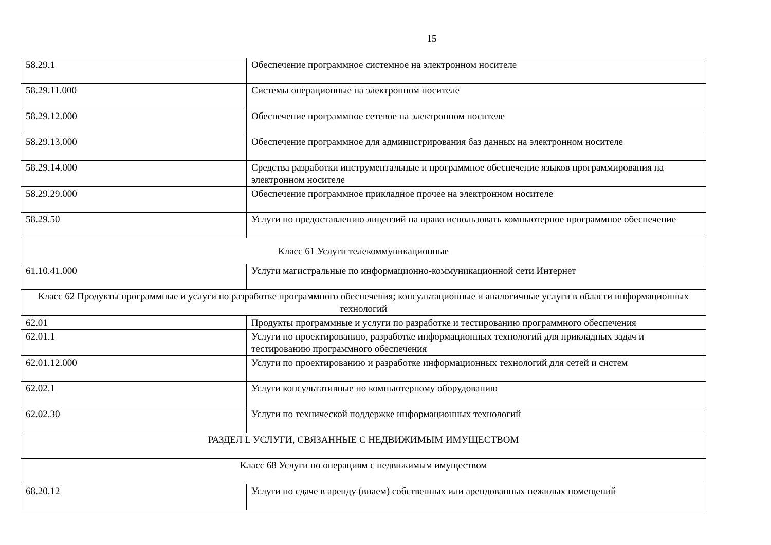15
| 58.29.1 | Обеспечение программное системное на электронном носителе |
| 58.29.11.000 | Системы операционные на электронном носителе |
| 58.29.12.000 | Обеспечение программное сетевое на электронном носителе |
| 58.29.13.000 | Обеспечение программное для администрирования баз данных на электронном носителе |
| 58.29.14.000 | Средства разработки инструментальные и программное обеспечение языков программирования на электронном носителе |
| 58.29.29.000 | Обеспечение программное прикладное прочее на электронном носителе |
| 58.29.50 | Услуги по предоставлению лицензий на право использовать компьютерное программное обеспечение |
| Класс 61 Услуги телекоммуникационные | |
| 61.10.41.000 | Услуги магистральные по информационно-коммуникационной сети Интернет |
| Класс 62 Продукты программные и услуги по разработке программного обеспечения; консультационные и аналогичные услуги в области информационных технологий | |
| 62.01 | Продукты программные и услуги по разработке и тестированию программного обеспечения |
| 62.01.1 | Услуги по проектированию, разработке информационных технологий для прикладных задач и тестированию программного обеспечения |
| 62.01.12.000 | Услуги по проектированию и разработке информационных технологий для сетей и систем |
| 62.02.1 | Услуги консультативные по компьютерному оборудованию |
| 62.02.30 | Услуги по технической поддержке информационных технологий |
| РАЗДЕЛ L УСЛУГИ, СВЯЗАННЫЕ С НЕДВИЖИМЫМ ИМУЩЕСТВОМ | |
| Класс 68 Услуги по операциям с недвижимым имуществом | |
| 68.20.12 | Услуги по сдаче в аренду (внаем) собственных или арендованных нежилых помещений |